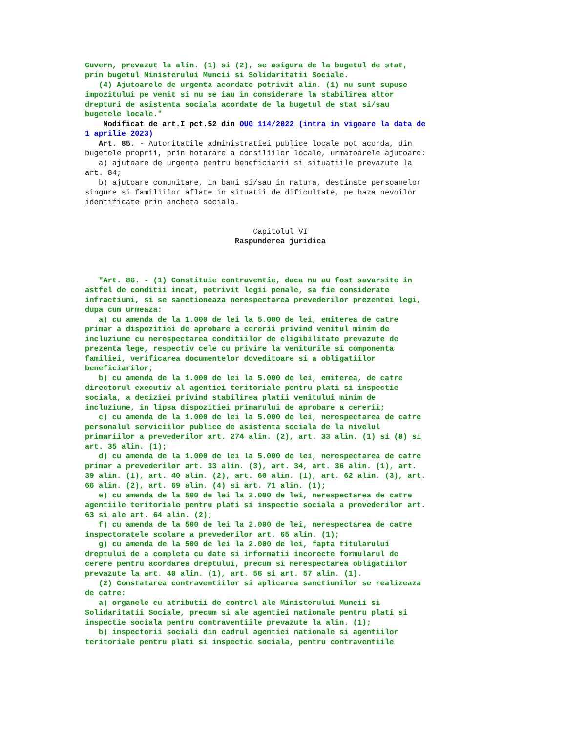Guvern, prevazut la alin. (1) si (2), se asigura de la bugetul de stat, prin bugetul Ministerului Muncii si Solidaritatii Sociale. (4) Ajutoarele de urgenta acordate potrivit alin. (1) nu sunt supuse impozitului pe venit si nu se iau in considerare la stabilirea altor drepturi de asistenta sociala acordate de la bugetul de stat si/sau bugetele locale."
Modificat de art.I pct.52 din OUG 114/2022 (intra in vigoare la data de 1 aprilie 2023)
Art. 85. - Autoritatile administratiei publice locale pot acorda, din bugetele proprii, prin hotarare a consiliilor locale, urmatoarele ajutoare: a) ajutoare de urgenta pentru beneficiarii si situatiile prevazute la art. 84; b) ajutoare comunitare, in bani si/sau in natura, destinate persoanelor singure si familiilor aflate in situatii de dificultate, pe baza nevoilor identificate prin ancheta sociala.
Capitolul VI
Raspunderea juridica
"Art. 86. - (1) Constituie contraventie, daca nu au fost savarsite in astfel de conditii incat, potrivit legii penale, sa fie considerate infractiuni, si se sanctioneaza nerespectarea prevederilor prezentei legi, dupa cum urmeaza: a) cu amenda de la 1.000 de lei la 5.000 de lei, emiterea de catre primar a dispozitiei de aprobare a cererii privind venitul minim de incluziune cu nerespectarea conditiilor de eligibilitate prevazute de prezenta lege, respectiv cele cu privire la veniturile si componenta familiei, verificarea documentelor doveditoare si a obligatiilor beneficiarilor; b) cu amenda de la 1.000 de lei la 5.000 de lei, emiterea, de catre directorul executiv al agentiei teritoriale pentru plati si inspectie sociala, a deciziei privind stabilirea platii venitului minim de incluziune, in lipsa dispozitiei primarului de aprobare a cererii; c) cu amenda de la 1.000 de lei la 5.000 de lei, nerespectarea de catre personalul serviciilor publice de asistenta sociala de la nivelul primariilor a prevederilor art. 274 alin. (2), art. 33 alin. (1) si (8) si art. 35 alin. (1); d) cu amenda de la 1.000 de lei la 5.000 de lei, nerespectarea de catre primar a prevederilor art. 33 alin. (3), art. 34, art. 36 alin. (1), art. 39 alin. (1), art. 40 alin. (2), art. 60 alin. (1), art. 62 alin. (3), art. 66 alin. (2), art. 69 alin. (4) si art. 71 alin. (1); e) cu amenda de la 500 de lei la 2.000 de lei, nerespectarea de catre agentiile teritoriale pentru plati si inspectie sociala a prevederilor art. 63 si ale art. 64 alin. (2); f) cu amenda de la 500 de lei la 2.000 de lei, nerespectarea de catre inspectoratele scolare a prevederilor art. 65 alin. (1); g) cu amenda de la 500 de lei la 2.000 de lei, fapta titularului dreptului de a completa cu date si informatii incorecte formularul de cerere pentru acordarea dreptului, precum si nerespectarea obligatiilor prevazute la art. 40 alin. (1), art. 56 si art. 57 alin. (1). (2) Constatarea contraventiilor si aplicarea sanctiunilor se realizeaza de catre: a) organele cu atributii de control ale Ministerului Muncii si Solidaritatii Sociale, precum si ale agentiei nationale pentru plati si inspectie sociala pentru contraventiile prevazute la alin. (1); b) inspectorii sociali din cadrul agentiei nationale si agentiilor teritoriale pentru plati si inspectie sociala, pentru contraventiile